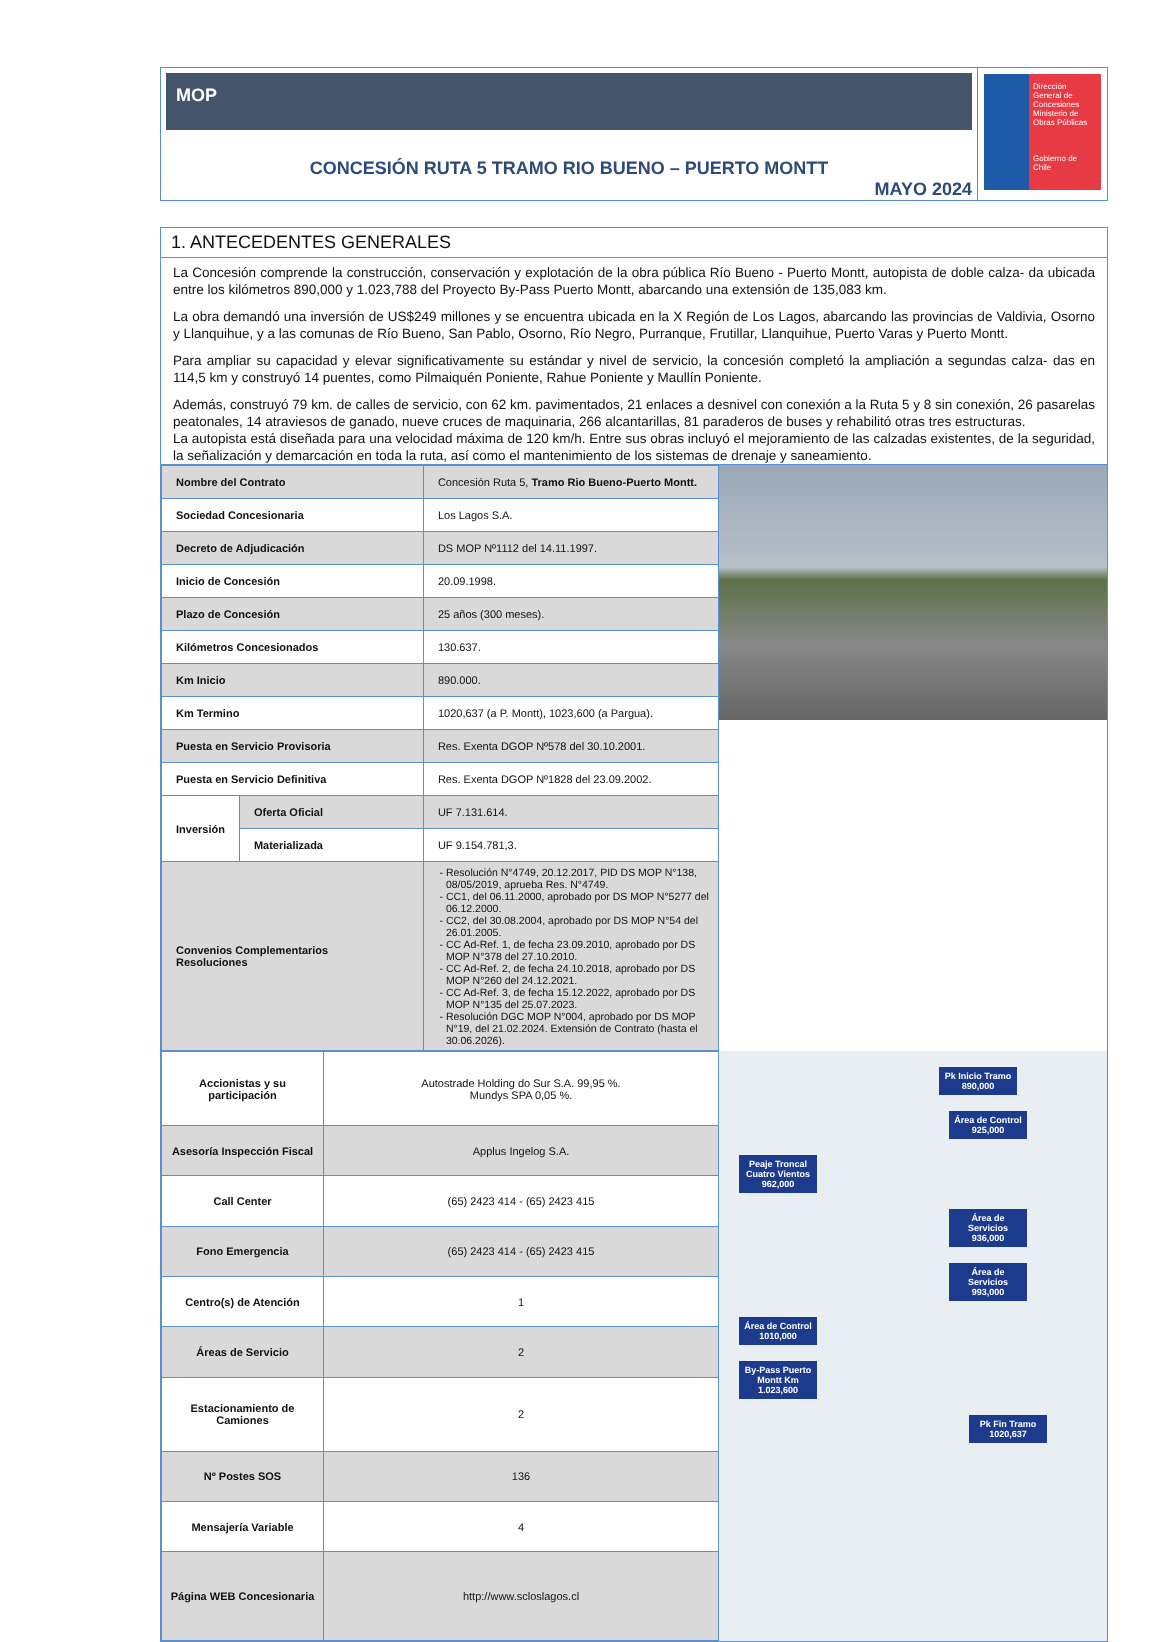MOP
CONCESIÓN RUTA 5 TRAMO RIO BUENO – PUERTO MONTT
MAYO 2024
Dirección
General de
Concesiones
Ministerio de Obras Públicas
Gobierno de Chile
1. ANTECEDENTES GENERALES
La Concesión comprende la construcción, conservación y explotación de la obra pública Río Bueno - Puerto Montt, autopista de doble calza- da ubicada entre los kilómetros 890,000 y 1.023,788 del Proyecto By-Pass Puerto Montt, abarcando una extensión de 135,083 km.
La obra demandó una inversión de US$249 millones y se encuentra ubicada en la X Región de Los Lagos, abarcando las provincias de Valdivia, Osorno y Llanquihue, y a las comunas de Río Bueno, San Pablo, Osorno, Río Negro, Purranque, Frutillar, Llanquihue, Puerto Varas y Puerto Montt.
Para ampliar su capacidad y elevar significativamente su estándar y nivel de servicio, la concesión completó la ampliación a segundas calza- das en 114,5 km y construyó 14 puentes, como Pilmaiquén Poniente, Rahue Poniente y Maullín Poniente.
Además, construyó 79 km. de calles de servicio, con 62 km. pavimentados, 21 enlaces a desnivel con conexión a la Ruta 5 y 8 sin conexión, 26 pasarelas peatonales, 14 atraviesos de ganado, nueve cruces de maquinaria, 266 alcantarillas, 81 paraderos de buses y rehabilitó otras tres estructuras.
La autopista está diseñada para una velocidad máxima de 120 km/h. Entre sus obras incluyó el mejoramiento de las calzadas existentes, de la seguridad, la señalización y demarcación en toda la ruta, así como el mantenimiento de los sistemas de drenaje y saneamiento.
| Nombre del Contrato | | Concesión Ruta 5, Tramo Rio Bueno-Puerto Montt. |
| Sociedad Concesionaria | | Los Lagos S.A. |
| Decreto de Adjudicación | | DS MOP Nº1112 del 14.11.1997. |
| Inicio de Concesión | | 20.09.1998. |
| Plazo de Concesión | | 25 años (300 meses). |
| Kilómetros Concesionados | | 130.637. |
| Km Inicio | | 890.000. |
| Km Termino | | 1020,637 (a P. Montt), 1023,600 (a Pargua). |
| Puesta en Servicio Provisoria | | Res. Exenta DGOP Nº578 del 30.10.2001. |
| Puesta en Servicio Definitiva | | Res. Exenta DGOP Nº1828 del 23.09.2002. |
| Inversión | Oferta Oficial | UF 7.131.614. |
| | Materializada | UF 9.154.781,3. |
| Convenios Complementarios Resoluciones | | Resolución N°4749, 20.12.2017, PID DS MOP N°138, 08/05/2019, aprueba Res. N°4749. CC1, del 06.11.2000, aprobado por DS MOP N°5277 del 06.12.2000. CC2, del 30.08.2004, aprobado por DS MOP N°54 del 26.01.2005. CC Ad-Ref. 1, de fecha 23.09.2010, aprobado por DS MOP N°378 del 27.10.2010. CC Ad-Ref. 2, de fecha 24.10.2018, aprobado por DS MOP N°260 del 24.12.2021. CC Ad-Ref. 3, de fecha 15.12.2022, aprobado por DS MOP N°135 del 25.07.2023. Resolución DGC MOP N°004, aprobado por DS MOP N°19, del 21.02.2024. Extensión de Contrato (hasta el 30.06.2026). |
| Accionistas y su participación | Autostrade Holding do Sur S.A. 99,95 %. Mundys SPA 0,05 %. |
| Asesoría Inspección Fiscal | Applus Ingelog S.A. |
| Call Center | (65) 2423 414 - (65) 2423 415 |
| Fono Emergencia | (65) 2423 414 - (65) 2423 415 |
| Centro(s) de Atención | 1 |
| Áreas de Servicio | 2 |
| Estacionamiento de Camiones | 2 |
| Nº Postes SOS | 136 |
| Mensajería Variable | 4 |
| Página WEB Concesionaria | http://www.scloslagos.cl |
Pk Inicio Tramo 890,000
Área de Control 925,000
Peaje Troncal Cuatro Vientos 962,000
Área de Servicios 936,000
Área de Servicios 993,000
Área de Control 1010,000
By-Pass Puerto Montt Km 1.023,600
Pk Fin Tramo 1020,637